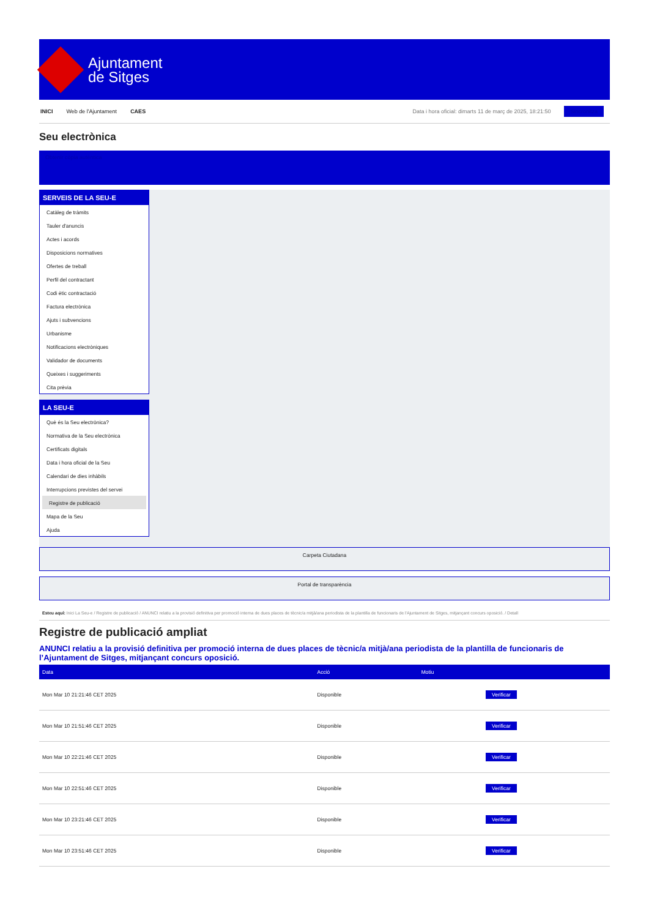Ajuntament
de Sitges
INICI Web de l'Ajuntament CAES Data i hora oficial: dimarts 11 de març de 2025, 18:21:50 Sincronitza
Seu electrònica
Obtenir còpia autèntica
SERVEIS DE LA SEU-E
Catàleg de tràmits
Tauler d'anuncis
Actes i acords
Disposicions normatives
Ofertes de treball
Perfil del contractant
Codi ètic contractació
Factura electrònica
Ajuts i subvencions
Urbanisme
Notificacions electròniques
Validador de documents
Queixes i suggeriments
Cita prèvia
LA SEU-E
Què és la Seu electrònica?
Normativa de la Seu electrònica
Certificats digitals
Data i hora oficial de la Seu
Calendari de dies inhàbils
Interrupcions previstes del servei
Registre de publicació
Mapa de la Seu
Ajuda
Carpeta Ciutadana
Portal de transparència
Esteu aquí: Inici La Seu-e / Registre de publicació / ANUNCI relatiu a la provisió definitiva per promoció interna de dues places de tècnic/a mitjà/ana periodista de la plantilla de funcionaris de l'Ajuntament de Sitges, mitjançant concurs oposició. / Detall
Registre de publicació ampliat
ANUNCI relatiu a la provisió definitiva per promoció interna de dues places de tècnic/a mitjà/ana periodista de la plantilla de funcionaris de l’Ajuntament de Sitges, mitjançant concurs oposició.
| Data | Acció | Motiu | |
| --- | --- | --- | --- |
| Mon Mar 10 21:21:46 CET 2025 | Disponible | | Verificar |
| Mon Mar 10 21:51:46 CET 2025 | Disponible | | Verificar |
| Mon Mar 10 22:21:46 CET 2025 | Disponible | | Verificar |
| Mon Mar 10 22:51:46 CET 2025 | Disponible | | Verificar |
| Mon Mar 10 23:21:46 CET 2025 | Disponible | | Verificar |
| Mon Mar 10 23:51:46 CET 2025 | Disponible | | Verificar |